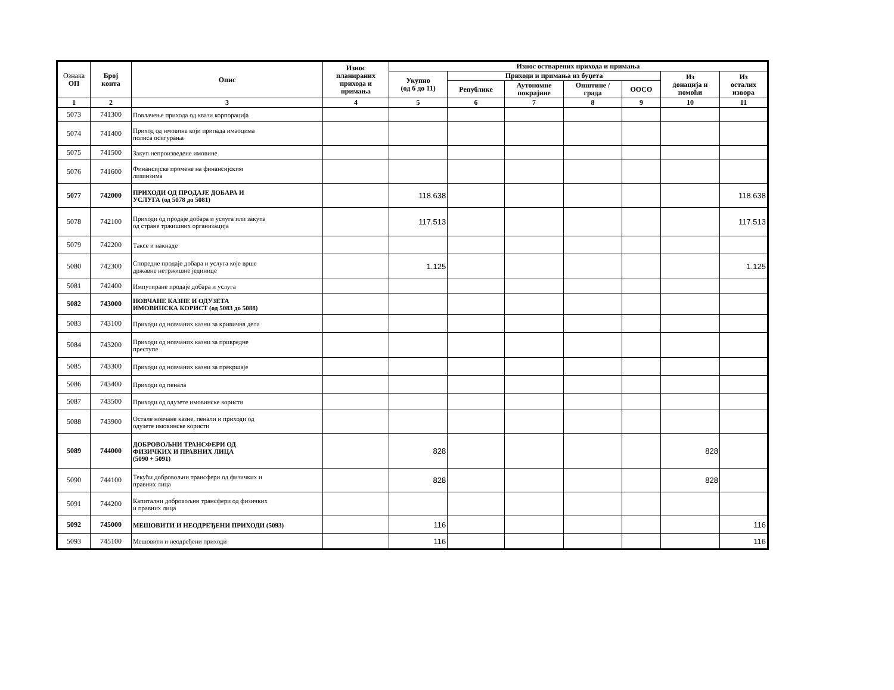| Ознака ОП | Број конта | Опис | Износ планираних прихода и примања | Износ остварених прихода и примања | | | | | | |
| --- | --- | --- | --- | --- | --- | --- | --- | --- | --- | --- |
| | | | | Укупно (од 6 до 11) | Приходи и примања из буџета | | | | Из донација и помоћи | Из осталих извора |
| | | | | | Републике | Аутономне покрајине | Општине / града | ООСО | | |
| 1 | 2 | 3 | 4 | 5 | 6 | 7 | 8 | 9 | 10 | 11 |
| 5073 | 741300 | Повлачење прихода од квази корпорација | | | | | | | | |
| 5074 | 741400 | Приход од имовине који припада имаоцима полиса осигурања | | | | | | | | |
| 5075 | 741500 | Закуп непроизведене имовине | | | | | | | | |
| 5076 | 741600 | Финансијске промене на финансијским лизинзима | | | | | | | | |
| 5077 | 742000 | ПРИХОДИ ОД ПРОДАЈЕ ДОБАРА И УСЛУГА (од 5078 до 5081) | | 118.638 | | | | | | 118.638 |
| 5078 | 742100 | Приходи од продаје добара и услуга или закупа од стране тржишних организација | | 117.513 | | | | | | 117.513 |
| 5079 | 742200 | Таксе и накнаде | | | | | | | | |
| 5080 | 742300 | Споредне продаје добара и услуга које врше државне нетржишне јединице | | 1.125 | | | | | | 1.125 |
| 5081 | 742400 | Импутиране продаје добара и услуга | | | | | | | | |
| 5082 | 743000 | НОВЧАНЕ КАЗНЕ И ОДУЗЕТА ИМОВИНСКА КОРИСТ (од 5083 до 5088) | | | | | | | | |
| 5083 | 743100 | Приходи од новчаних казни за кривична дела | | | | | | | | |
| 5084 | 743200 | Приходи од новчаних казни за привредне преступе | | | | | | | | |
| 5085 | 743300 | Приходи од новчаних казни за прекршаје | | | | | | | | |
| 5086 | 743400 | Приходи од пенала | | | | | | | | |
| 5087 | 743500 | Приходи од одузете имовинске користи | | | | | | | | |
| 5088 | 743900 | Остале новчане казне, пенали и приходи од одузете имовинске користи | | | | | | | | |
| 5089 | 744000 | ДОБРОВОЉНИ ТРАНСФЕРИ ОД ФИЗИЧКИХ И ПРАВНИХ ЛИЦА (5090 + 5091) | | 828 | | | | | 828 | |
| 5090 | 744100 | Текући добровољни трансфери од физичких и правних лица | | 828 | | | | | 828 | |
| 5091 | 744200 | Капитални добровољни трансфери од физичких и правних лица | | | | | | | | |
| 5092 | 745000 | МЕШОВИТИ И НЕОДРЕЂЕНИ ПРИХОДИ (5093) | | 116 | | | | | | 116 |
| 5093 | 745100 | Мешовити и неодређени приходи | | 116 | | | | | | 116 |